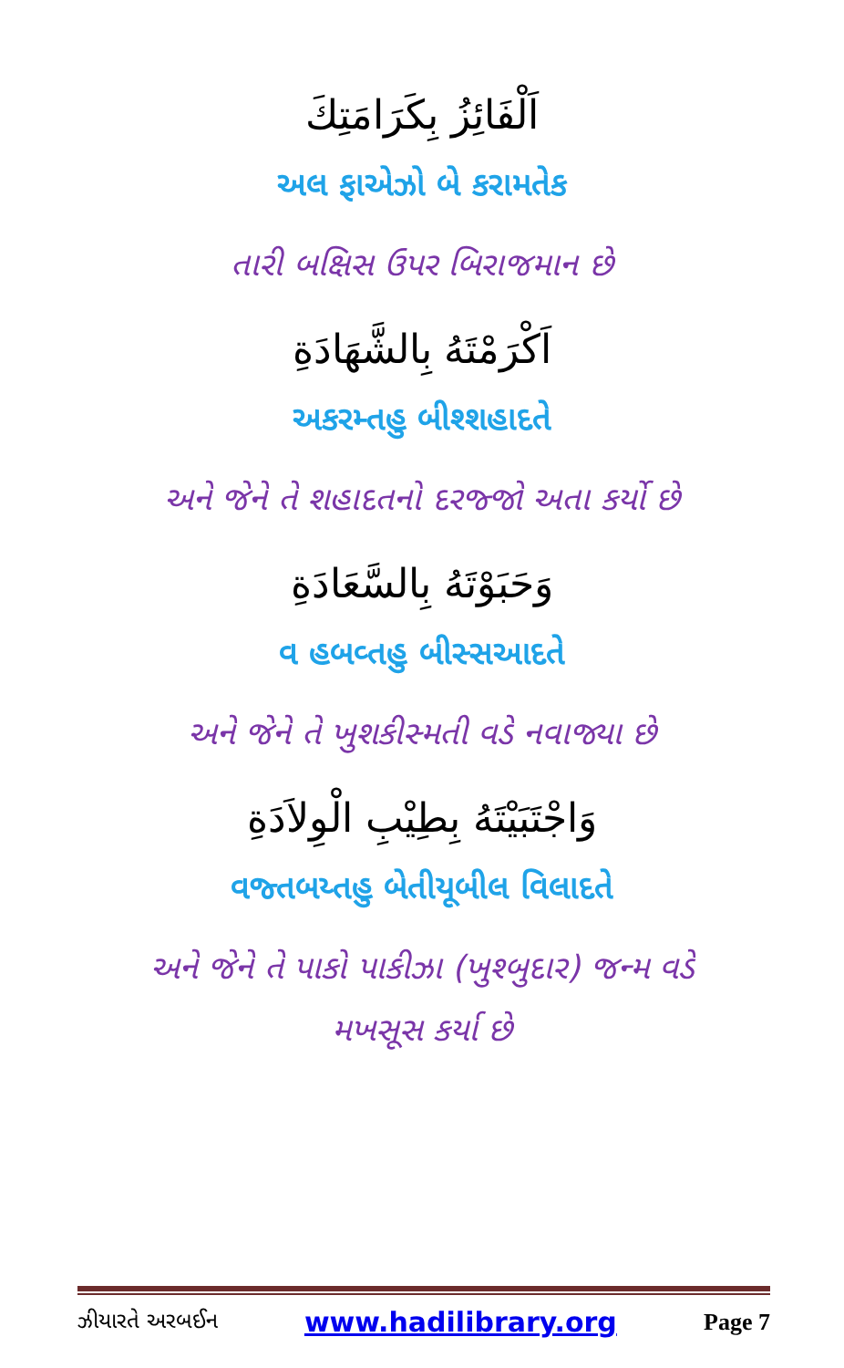اَلْفَائِزُ بِكَرَامَتِكَ
અલ ફાએઝો બે કરામતેક
તારી બક્ષિસ ઉપર બિરાજમાન છે
اَكْرَمْتَهُ بِالشَّهَادَةِ
અકરમ્તહુ બીશ્શહાદતે
અને જેને તે શહાદતનો દરજ્જો અતા કર્યો છે
وَحَبَوْتَهُ بِالسَّعَادَةِ
વ હબવ્તહુ બીસ્સઆદતે
અને જેને તે ખુશકીસ્મતી વડે નવાજ્યા છે
وَاجْتَبَيْتَهُ بِطِيْبِ الْوِلاَدَةِ
વજ્તબય્તહુ બેતીયૂબીલ વિલાદતે
અને જેને તે પાકો પાકીઝા (ખુશ્બુદાર) જન્મ વડે
મખસૂસ કર્યા છે
ઝીયારતે અરબઈન www.hadilibrary.org Page 7